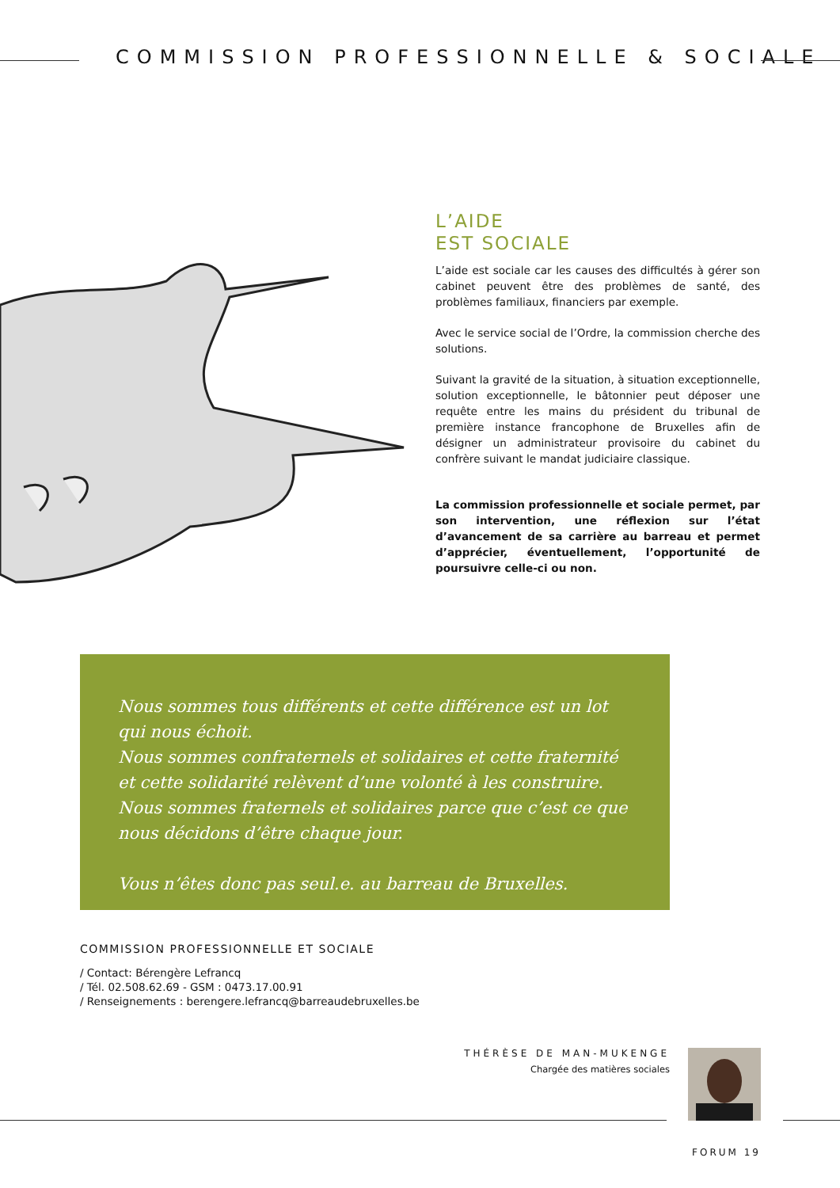COMMISSION PROFESSIONNELLE & SOCIALE
L’AIDE
EST SOCIALE
L’aide est sociale car les causes des difficultés à gérer son cabinet peuvent être des problèmes de santé, des problèmes familiaux, financiers par exemple.
Avec le service social de l’Ordre, la commission cherche des solutions.
Suivant la gravité de la situation, à situation exceptionnelle, solution exceptionnelle, le bâtonnier peut déposer une requête entre les mains du président du tribunal de première instance francophone de Bruxelles afin de désigner un administrateur provisoire du cabinet du confrère suivant le mandat judiciaire classique.
La commission professionnelle et sociale permet, par son intervention, une réflexion sur l’état d’avancement de sa carrière au barreau et permet d’apprécier, éventuellement, l’opportunité de poursuivre celle-ci ou non.
Nous sommes tous différents et cette différence est un lot qui nous échoit.
Nous sommes confraternels et solidaires et cette fraternité
et cette solidarité relèvent d’une volonté à les construire.
Nous sommes fraternels et solidaires parce que c’est ce que nous décidons d’être chaque jour.
Vous n’êtes donc pas seul.e. au barreau de Bruxelles.
COMMISSION PROFESSIONNELLE ET SOCIALE
/ Contact: Bérengère Lefrancq
/ Tél. 02.508.62.69 - GSM : 0473.17.00.91
/ Renseignements : berengere.lefrancq@barreaudebruxelles.be
THÉRÈSE DE MAN-MUKENGE
Chargée des matières sociales
FORUM 19